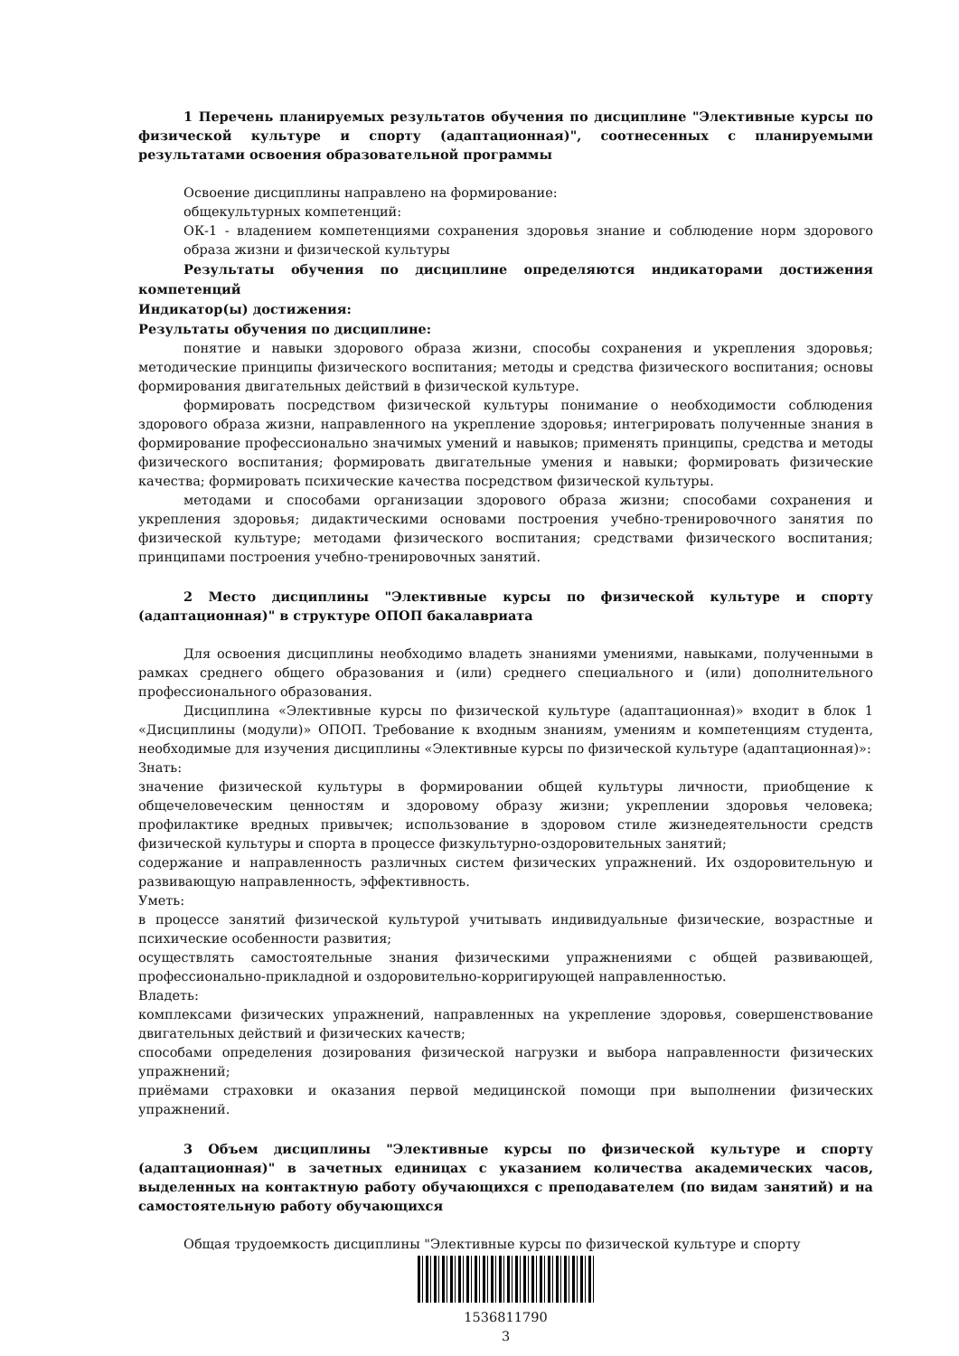1 Перечень планируемых результатов обучения по дисциплине "Элективные курсы по физической культуре и спорту (адаптационная)", соотнесенных с планируемыми результатами освоения образовательной программы
Освоение дисциплины направлено на формирование:
общекультурных компетенций:
ОК-1 - владением компетенциями сохранения здоровья знание и соблюдение норм здорового образа жизни и физической культуры
Результаты обучения по дисциплине определяются индикаторами достижения компетенций
Индикатор(ы) достижения:
Результаты обучения по дисциплине:
понятие и навыки здорового образа жизни, способы сохранения и укрепления здоровья; методические принципы физического воспитания; методы и средства физического воспитания; основы формирования двигательных действий в физической культуре.
формировать посредством физической культуры понимание о необходимости соблюдения здорового образа жизни, направленного на укрепление здоровья; интегрировать полученные знания в формирование профессионально значимых умений и навыков; применять принципы, средства и методы физического воспитания; формировать двигательные умения и навыки; формировать физические качества; формировать психические качества посредством физической культуры.
методами и способами организации здорового образа жизни; способами сохранения и укрепления здоровья; дидактическими основами построения учебно-тренировочного занятия по физической культуре; методами физического воспитания; средствами физического воспитания; принципами построения учебно-тренировочных занятий.
2 Место дисциплины "Элективные курсы по физической культуре и спорту (адаптационная)" в структуре ОПОП бакалавриата
Для освоения дисциплины необходимо владеть знаниями умениями, навыками, полученными в рамках среднего общего образования и (или) среднего специального и (или) дополнительного профессионального образования.
Дисциплина «Элективные курсы по физической культуре (адаптационная)» входит в блок 1 «Дисциплины (модули)» ОПОП. Требование к входным знаниям, умениям и компетенциям студента, необходимые для изучения дисциплины «Элективные курсы по физической культуре (адаптационная)»:
Знать:
значение физической культуры в формировании общей культуры личности, приобщение к общечеловеческим ценностям и здоровому образу жизни; укреплении здоровья человека; профилактике вредных привычек; использование в здоровом стиле жизнедеятельности средств физической культуры и спорта в процессе физкультурно-оздоровительных занятий;
содержание и направленность различных систем физических упражнений. Их оздоровительную и развивающую направленность, эффективность.
Уметь:
в процессе занятий физической культурой учитывать индивидуальные физические, возрастные и психические особенности развития;
осуществлять самостоятельные знания физическими упражнениями с общей развивающей, профессионально-прикладной и оздоровительно-корригирующей направленностью.
Владеть:
комплексами физических упражнений, направленных на укрепление здоровья, совершенствование двигательных действий и физических качеств;
способами определения дозирования физической нагрузки и выбора направленности физических упражнений;
приёмами страховки и оказания первой медицинской помощи при выполнении физических упражнений.
3 Объем дисциплины "Элективные курсы по физической культуре и спорту (адаптационная)" в зачетных единицах с указанием количества академических часов, выделенных на контактную работу обучающихся с преподавателем (по видам занятий) и на самостоятельную работу обучающихся
Общая трудоемкость дисциплины "Элективные курсы по физической культуре и спорту
1536811790
3